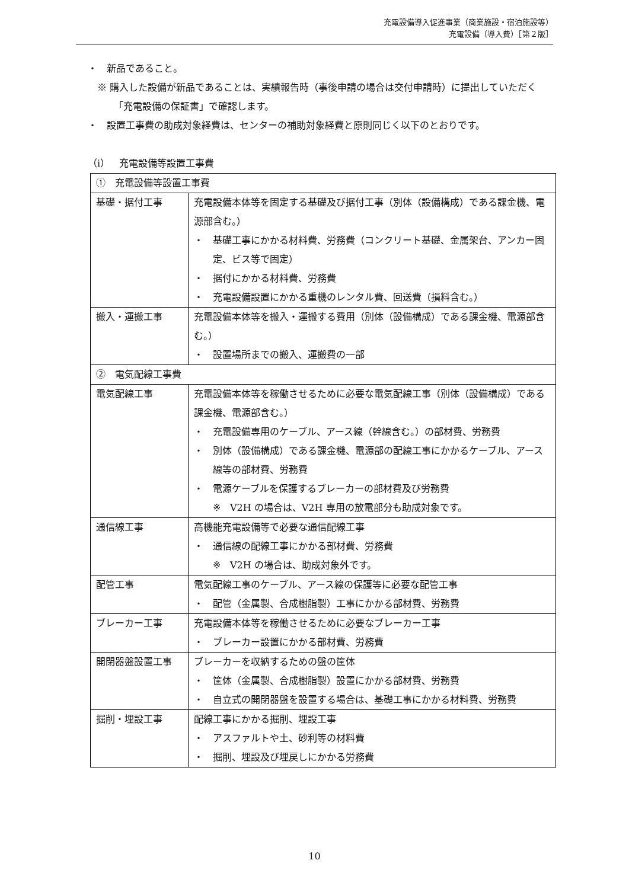充電設備導入促進事業（商業施設・宿泊施設等）
充電設備（導入費）［第２版］
・　新品であること。
※ 購入した設備が新品であることは、実績報告時（事後申請の場合は交付申請時）に提出していただく「充電設備の保証書」で確認します。
・　設置工事費の助成対象経費は、センターの補助対象経費と原則同じく以下のとおりです。
（i）　充電設備等設置工事費
| ① 充電設備等設置工事費 | |
| 基礎・据付工事 | 充電設備本体等を固定する基礎及び据付工事（別体（設備構成）である課金機、電源部含む。） ・ 基礎工事にかかる材料費、労務費（コンクリート基礎、金属架台、アンカー固定、ビス等で固定） ・ 据付にかかる材料費、労務費 ・ 充電設備設置にかかる重機のレンタル費、回送費（損料含む。） |
| 搬入・運搬工事 | 充電設備本体等を搬入・運搬する費用（別体（設備構成）である課金機、電源部含む。） ・ 設置場所までの搬入、運搬費の一部 |
| ② 電気配線工事費 | |
| 電気配線工事 | 充電設備本体等を稼働させるために必要な電気配線工事（別体（設備構成）である課金機、電源部含む。） ・ 充電設備専用のケーブル、アース線（幹線含む。）の部材費、労務費 ・ 別体（設備構成）である課金機、電源部の配線工事にかかるケーブル、アース線等の部材費、労務費 ・ 電源ケーブルを保護するブレーカーの部材費及び労務費 ※ V2H の場合は、V2H 専用の放電部分も助成対象です。 |
| 通信線工事 | 高機能充電設備等で必要な通信配線工事 ・ 通信線の配線工事にかかる部材費、労務費 ※ V2H の場合は、助成対象外です。 |
| 配管工事 | 電気配線工事のケーブル、アース線の保護等に必要な配管工事 ・ 配管（金属製、合成樹脂製）工事にかかる部材費、労務費 |
| ブレーカー工事 | 充電設備本体等を稼働させるために必要なブレーカー工事 ・ ブレーカー設置にかかる部材費、労務費 |
| 開閉器盤設置工事 | ブレーカーを収納するための盤の筐体 ・ 筐体（金属製、合成樹脂製）設置にかかる部材費、労務費 ・ 自立式の開閉器盤を設置する場合は、基礎工事にかかる材料費、労務費 |
| 掘削・埋設工事 | 配線工事にかかる掘削、埋設工事 ・ アスファルトや土、砂利等の材料費 ・ 掘削、埋設及び埋戻しにかかる労務費 |
10